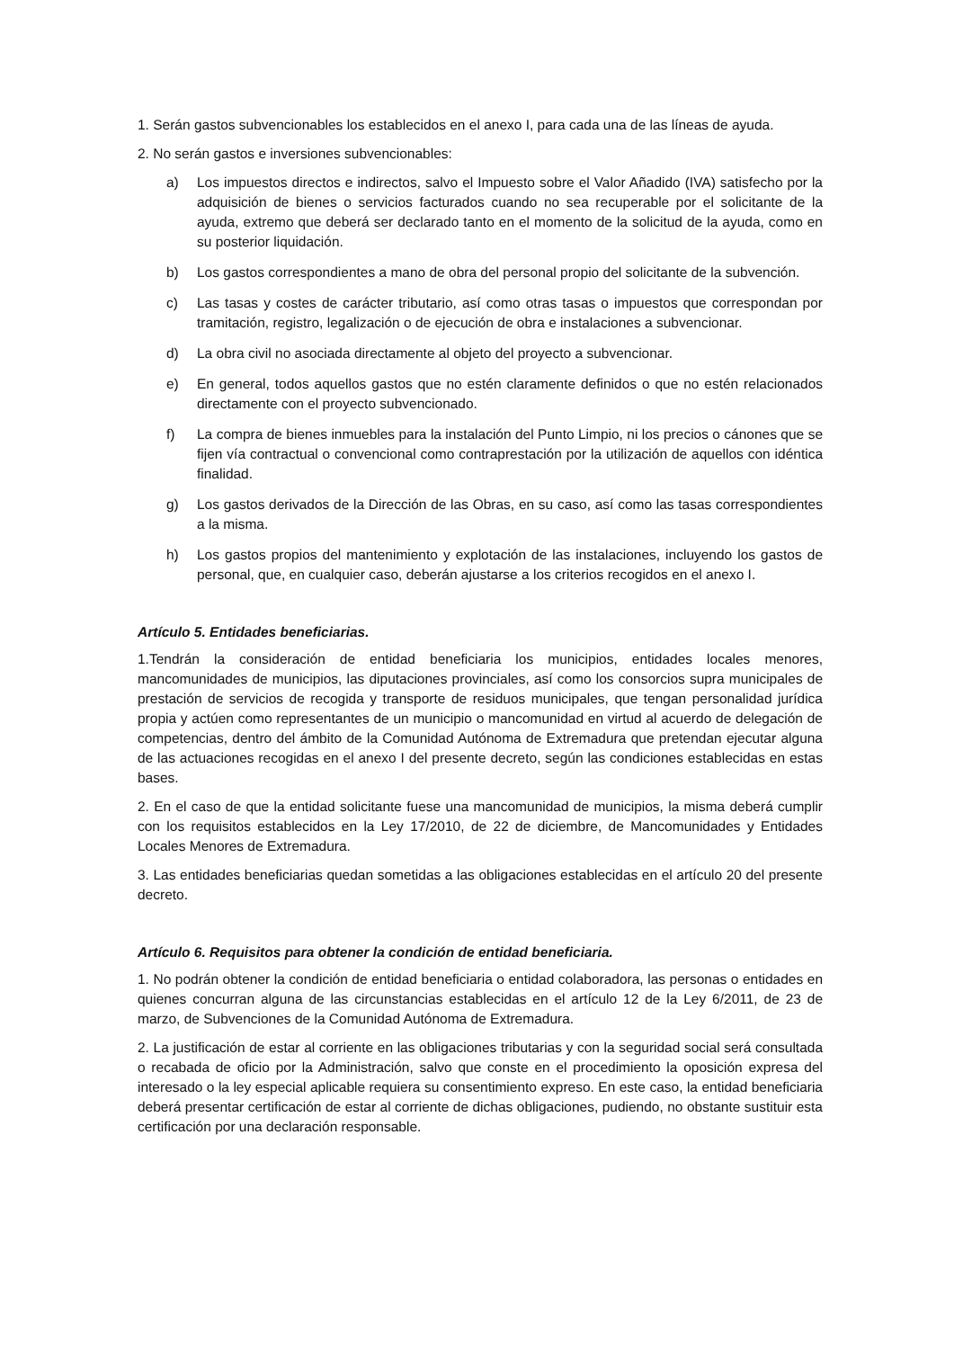1. Serán gastos subvencionables los establecidos en el anexo I, para cada una de las líneas de ayuda.
2. No serán gastos e inversiones subvencionables:
a) Los impuestos directos e indirectos, salvo el Impuesto sobre el Valor Añadido (IVA) satisfecho por la adquisición de bienes o servicios facturados cuando no sea recuperable por el solicitante de la ayuda, extremo que deberá ser declarado tanto en el momento de la solicitud de la ayuda, como en su posterior liquidación.
b) Los gastos correspondientes a mano de obra del personal propio del solicitante de la subvención.
c) Las tasas y costes de carácter tributario, así como otras tasas o impuestos que correspondan por tramitación, registro, legalización o de ejecución de obra e instalaciones a subvencionar.
d) La obra civil no asociada directamente al objeto del proyecto a subvencionar.
e) En general, todos aquellos gastos que no estén claramente definidos o que no estén relacionados directamente con el proyecto subvencionado.
f) La compra de bienes inmuebles para la instalación del Punto Limpio, ni los precios o cánones que se fijen vía contractual o convencional como contraprestación por la utilización de aquellos con idéntica finalidad.
g) Los gastos derivados de la Dirección de las Obras, en su caso, así como las tasas correspondientes a la misma.
h) Los gastos propios del mantenimiento y explotación de las instalaciones, incluyendo los gastos de personal, que, en cualquier caso, deberán ajustarse a los criterios recogidos en el anexo I.
Artículo 5. Entidades beneficiarias.
1.Tendrán la consideración de entidad beneficiaria los municipios, entidades locales menores, mancomunidades de municipios, las diputaciones provinciales, así como los consorcios supra municipales de prestación de servicios de recogida y transporte de residuos municipales, que tengan personalidad jurídica propia y actúen como representantes de un municipio o mancomunidad en virtud al acuerdo de delegación de competencias, dentro del ámbito de la Comunidad Autónoma de Extremadura que pretendan ejecutar alguna de las actuaciones recogidas en el anexo I del presente decreto, según las condiciones establecidas en estas bases.
2. En el caso de que la entidad solicitante fuese una mancomunidad de municipios, la misma deberá cumplir con los requisitos establecidos en la Ley 17/2010, de 22 de diciembre, de Mancomunidades y Entidades Locales Menores de Extremadura.
3. Las entidades beneficiarias quedan sometidas a las obligaciones establecidas en el artículo 20 del presente decreto.
Artículo 6. Requisitos para obtener la condición de entidad beneficiaria.
1. No podrán obtener la condición de entidad beneficiaria o entidad colaboradora, las personas o entidades en quienes concurran alguna de las circunstancias establecidas en el artículo 12 de la Ley 6/2011, de 23 de marzo, de Subvenciones de la Comunidad Autónoma de Extremadura.
2. La justificación de estar al corriente en las obligaciones tributarias y con la seguridad social será consultada o recabada de oficio por la Administración, salvo que conste en el procedimiento la oposición expresa del interesado o la ley especial aplicable requiera su consentimiento expreso. En este caso, la entidad beneficiaria deberá presentar certificación de estar al corriente de dichas obligaciones, pudiendo, no obstante sustituir esta certificación por una declaración responsable.